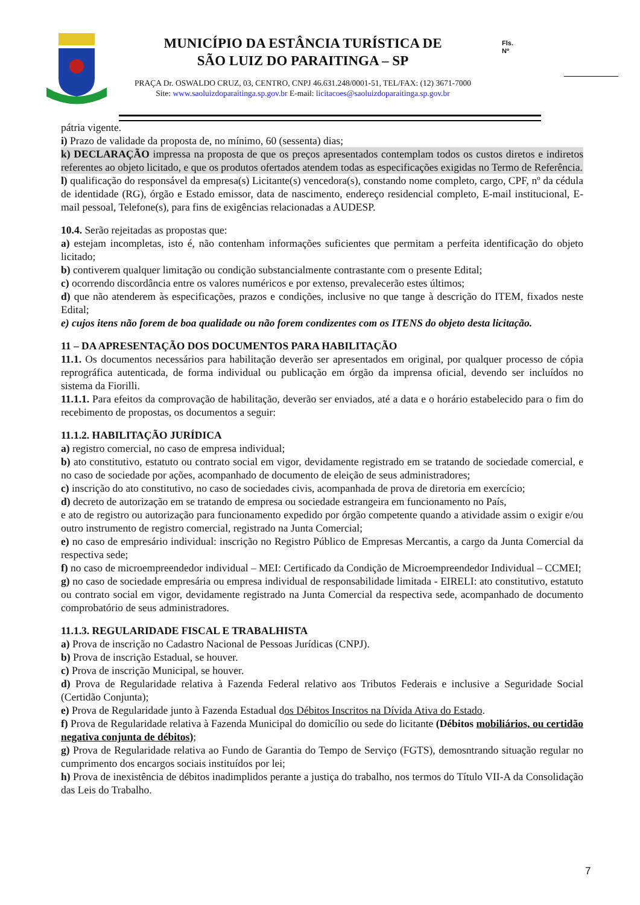MUNICÍPIO DA ESTÂNCIA TURÍSTICA DE
SÃO LUIZ DO PARAITINGA – SP
PRAÇA Dr. OSWALDO CRUZ, 03, CENTRO, CNPJ 46.631.248/0001-51, TEL/FAX: (12) 3671-7000
Site: www.saoluizdoparaitinga.sp.gov.br E-mail: licitacoes@saoluizdoparaitinga.sp.gov.br
Fls.
Nº
pátria vigente.
i) Prazo de validade da proposta de, no mínimo, 60 (sessenta) dias;
k) DECLARAÇÃO impressa na proposta de que os preços apresentados contemplam todos os custos diretos e indiretos referentes ao objeto licitado, e que os produtos ofertados atendem todas as especificações exigidas no Termo de Referência.
l) qualificação do responsável da empresa(s) Licitante(s) vencedora(s), constando nome completo, cargo, CPF, nº da cédula de identidade (RG), órgão e Estado emissor, data de nascimento, endereço residencial completo, E-mail institucional, E-mail pessoal, Telefone(s), para fins de exigências relacionadas a AUDESP.
10.4. Serão rejeitadas as propostas que:
a) estejam incompletas, isto é, não contenham informações suficientes que permitam a perfeita identificação do objeto licitado;
b) contiverem qualquer limitação ou condição substancialmente contrastante com o presente Edital;
c) ocorrendo discordância entre os valores numéricos e por extenso, prevalecerão estes últimos;
d) que não atenderem às especificações, prazos e condições, inclusive no que tange à descrição do ITEM, fixados neste Edital;
e) cujos itens não forem de boa qualidade ou não forem condizentes com os ITENS do objeto desta licitação.
11 – DA APRESENTAÇÃO DOS DOCUMENTOS PARA HABILITAÇÃO
11.1. Os documentos necessários para habilitação deverão ser apresentados em original, por qualquer processo de cópia reprográfica autenticada, de forma individual ou publicação em órgão da imprensa oficial, devendo ser incluídos no sistema da Fiorilli.
11.1.1. Para efeitos da comprovação de habilitação, deverão ser enviados, até a data e o horário estabelecido para o fim do recebimento de propostas, os documentos a seguir:
11.1.2. HABILITAÇÃO JURÍDICA
a) registro comercial, no caso de empresa individual;
b) ato constitutivo, estatuto ou contrato social em vigor, devidamente registrado em se tratando de sociedade comercial, e no caso de sociedade por ações, acompanhado de documento de eleição de seus administradores;
c) inscrição do ato constitutivo, no caso de sociedades civis, acompanhada de prova de diretoria em exercício;
d) decreto de autorização em se tratando de empresa ou sociedade estrangeira em funcionamento no País,
e ato de registro ou autorização para funcionamento expedido por órgão competente quando a atividade assim o exigir e/ou outro instrumento de registro comercial, registrado na Junta Comercial;
e) no caso de empresário individual: inscrição no Registro Público de Empresas Mercantis, a cargo da Junta Comercial da respectiva sede;
f) no caso de microempreendedor individual – MEI: Certificado da Condição de Microempreendedor Individual – CCMEI;
g) no caso de sociedade empresária ou empresa individual de responsabilidade limitada - EIRELI: ato constitutivo, estatuto ou contrato social em vigor, devidamente registrado na Junta Comercial da respectiva sede, acompanhado de documento comprobatório de seus administradores.
11.1.3. REGULARIDADE FISCAL E TRABALHISTA
a) Prova de inscrição no Cadastro Nacional de Pessoas Jurídicas (CNPJ).
b) Prova de inscrição Estadual, se houver.
c) Prova de inscrição Municipal, se houver.
d) Prova de Regularidade relativa à Fazenda Federal relativo aos Tributos Federais e inclusive a Seguridade Social (Certidão Conjunta);
e) Prova de Regularidade junto à Fazenda Estadual dos Débitos Inscritos na Dívida Ativa do Estado.
f) Prova de Regularidade relativa à Fazenda Municipal do domicílio ou sede do licitante (Débitos mobiliários, ou certidão negativa conjunta de débitos);
g) Prova de Regularidade relativa ao Fundo de Garantia do Tempo de Serviço (FGTS), demosntrando situação regular no cumprimento dos encargos sociais instituídos por lei;
h) Prova de inexistência de débitos inadimplidos perante a justiça do trabalho, nos termos do Título VII-A da Consolidação das Leis do Trabalho.
7